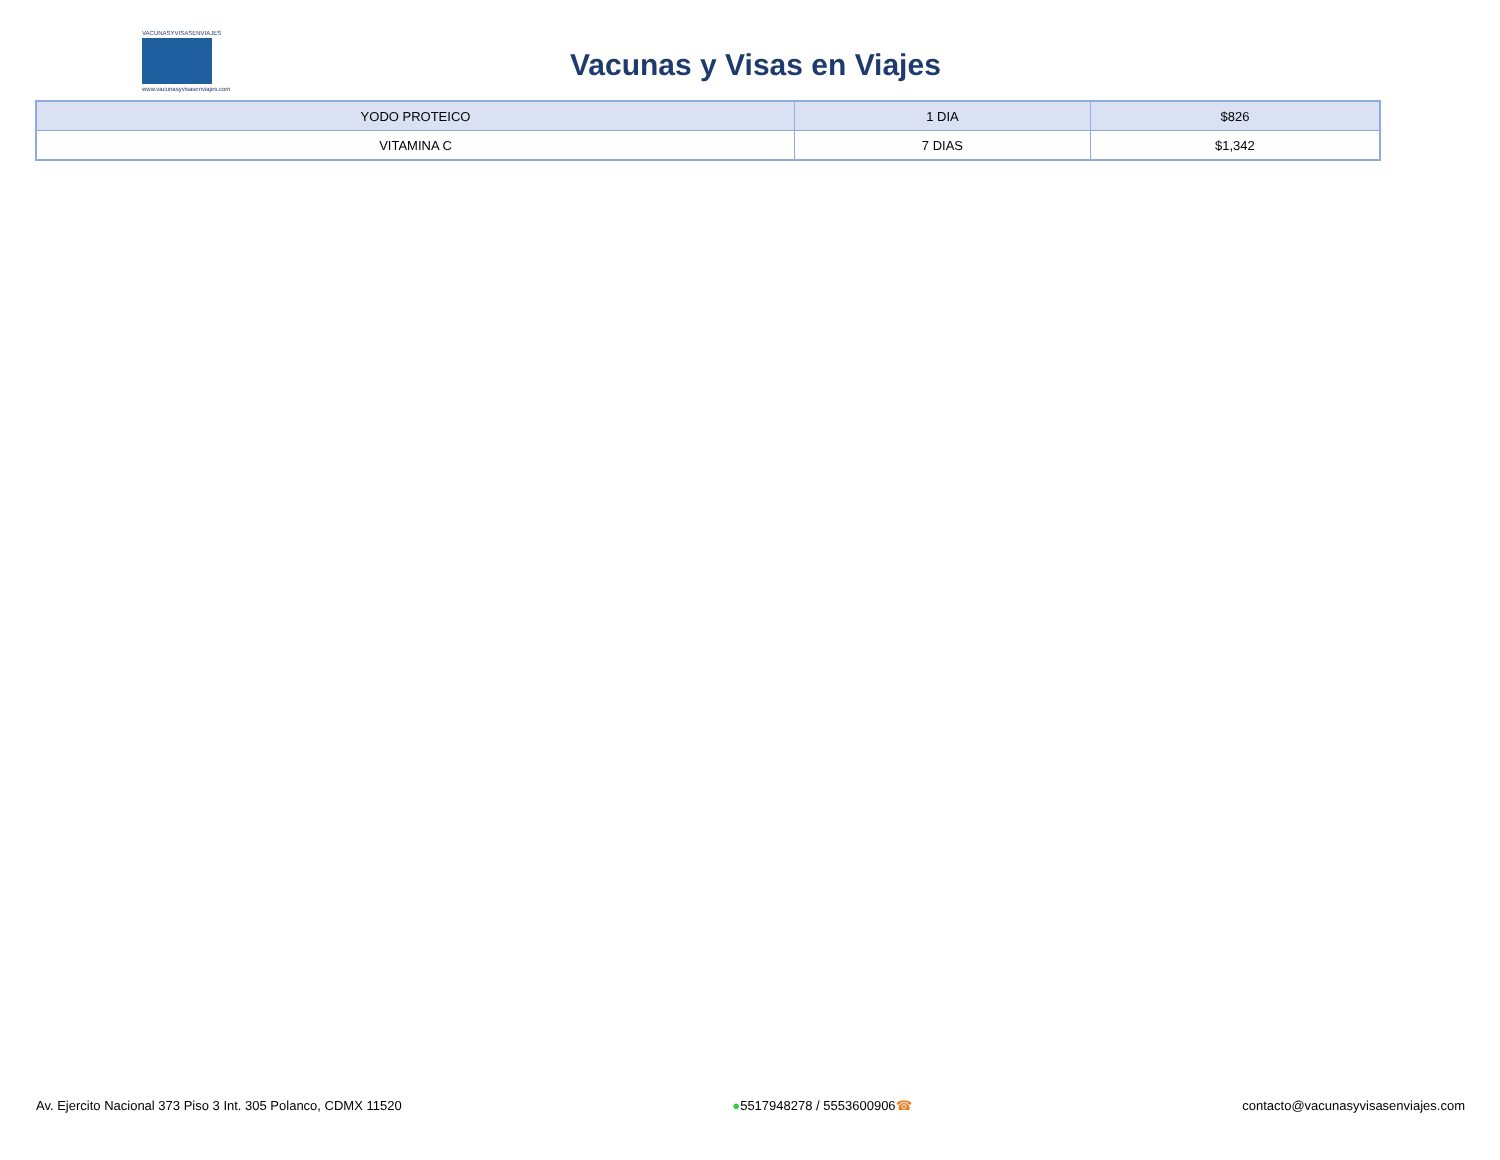VACUNASYVISASENVIAJES
www.vacunasyvisasenviajes.com
Vacunas y Visas en Viajes
| YODO PROTEICO | 1 DIA | $826 |
| VITAMINA C | 7 DIAS | $1,342 |
Av. Ejercito Nacional 373 Piso 3 Int. 305 Polanco, CDMX 11520 ●5517948278 / 5553600906☎ contacto@vacunasyvisasenviajes.com